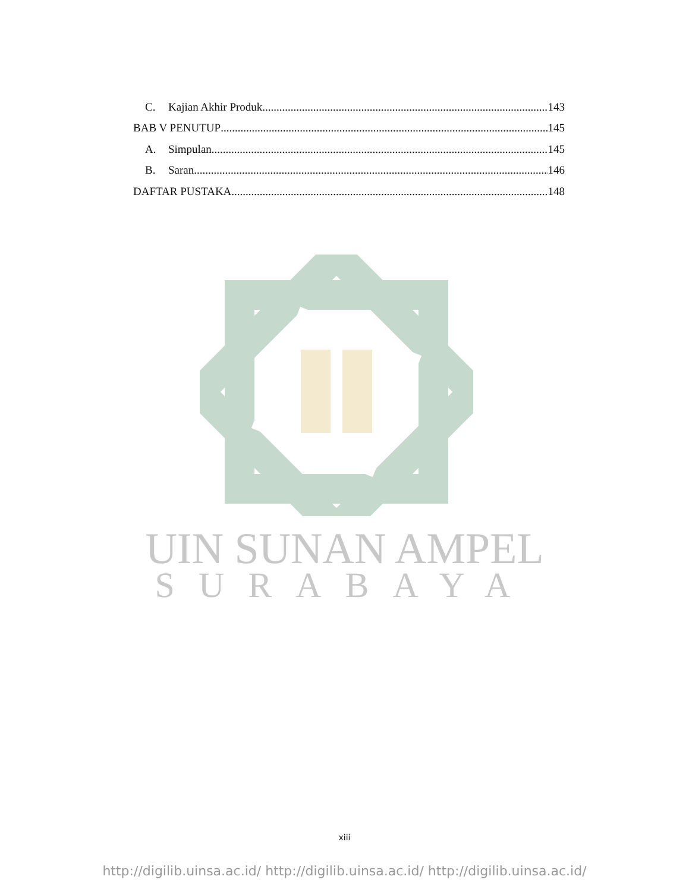C. Kajian Akhir Produk 143
BAB V PENUTUP 145
A. Simpulan 145
B. Saran 146
DAFTAR PUSTAKA 148
UIN SUNAN AMPEL
SURABAYA
xiii
http://digilib.uinsa.ac.id/ http://digilib.uinsa.ac.id/ http://digilib.uinsa.ac.id/